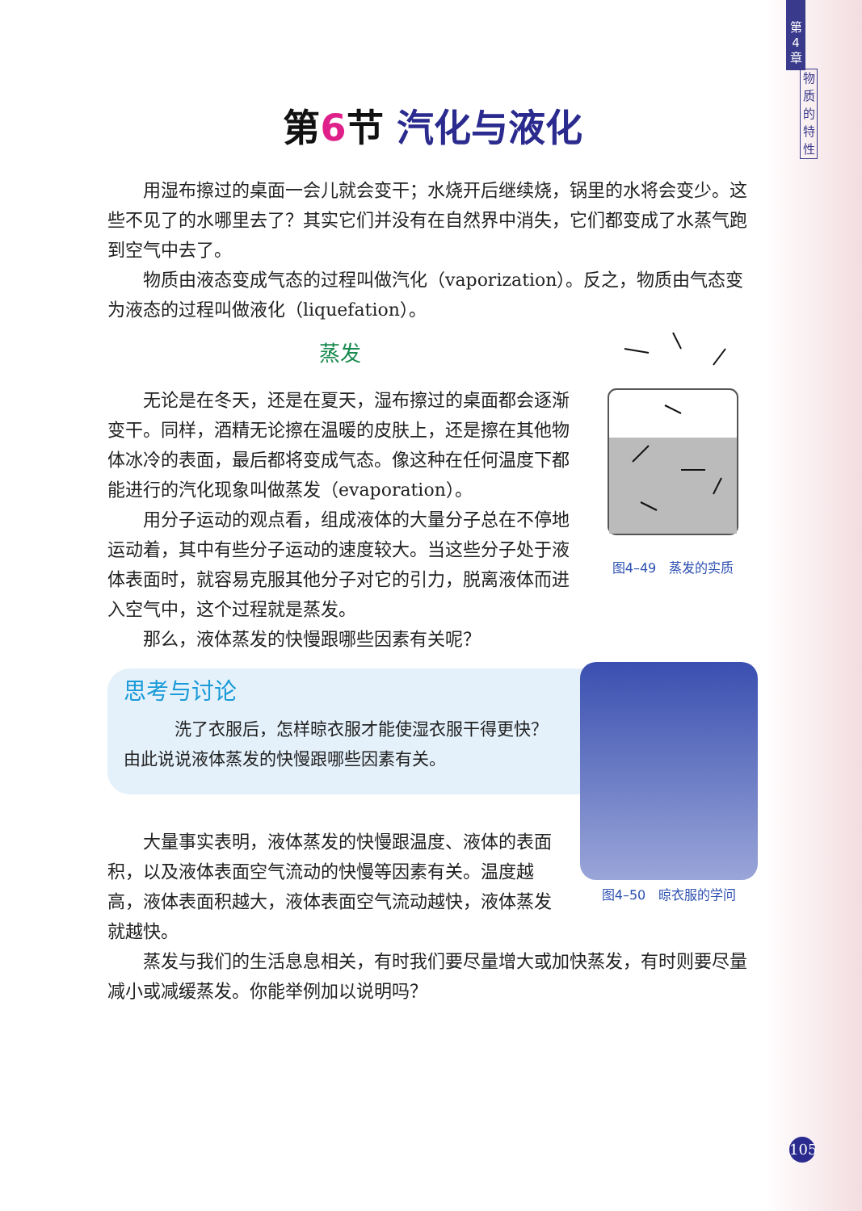第
4
章
物
质
的
特
性
第 6 节 汽化与液化
用湿布擦过的桌面一会儿就会变干；水烧开后继续烧，锅里的水将会变少。这些不见了的水哪里去了？其实它们并没有在自然界中消失，它们都变成了水蒸气跑到空气中去了。
物质由液态变成气态的过程叫做汽化（vaporization）。反之，物质由气态变为液态的过程叫做液化（liquefation）。
图4–49　蒸发的实质
蒸发
无论是在冬天，还是在夏天，湿布擦过的桌面都会逐渐变干。同样，酒精无论擦在温暖的皮肤上，还是擦在其他物体冰冷的表面，最后都将变成气态。像这种在任何温度下都能进行的汽化现象叫做蒸发（evaporation）。
用分子运动的观点看，组成液体的大量分子总在不停地运动着，其中有些分子运动的速度较大。当这些分子处于液体表面时，就容易克服其他分子对它的引力，脱离液体而进入空气中，这个过程就是蒸发。
那么，液体蒸发的快慢跟哪些因素有关呢？
图4–50　晾衣服的学问
思考与讨论
洗了衣服后，怎样晾衣服才能使湿衣服干得更快？由此说说液体蒸发的快慢跟哪些因素有关。
大量事实表明，液体蒸发的快慢跟温度、液体的表面积，以及液体表面空气流动的快慢等因素有关。温度越高，液体表面积越大，液体表面空气流动越快，液体蒸发就越快。
蒸发与我们的生活息息相关，有时我们要尽量增大或加快蒸发，有时则要尽量减小或减缓蒸发。你能举例加以说明吗？
105